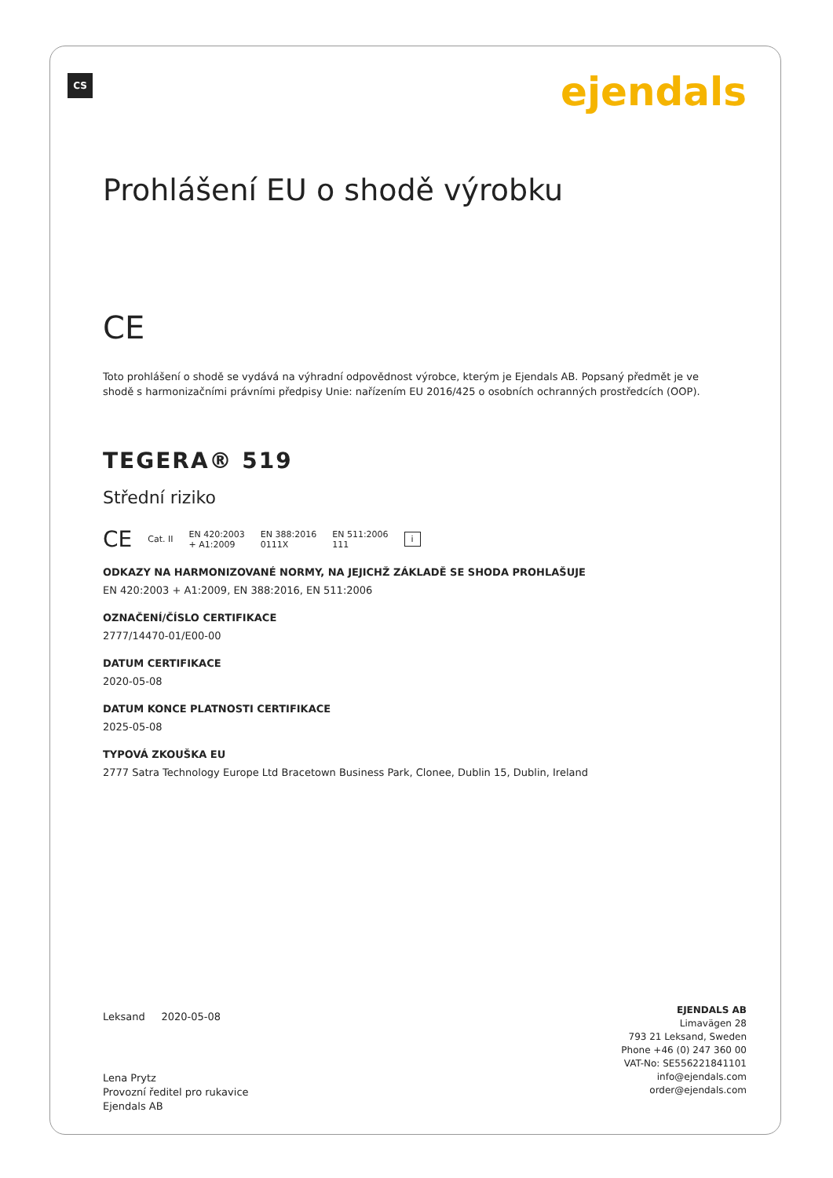CS ejendals
Prohlášení EU o shodě výrobku
CE
Toto prohlášení o shodě se vydává na výhradní odpovědnost výrobce, kterým je Ejendals AB. Popsaný předmět je ve shodě s harmonizačními právními předpisy Unie: nařízením EU 2016/425 o osobních ochranných prostředcích (OOP).
TEGERA® 519
Střední riziko
CE Cat. II EN 420:2003
+ A1:2009 EN 388:2016
0111X EN 511:2006
111 i
ODKAZY NA HARMONIZOVANÉ NORMY, NA JEJICHŽ ZÁKLADĚ SE SHODA PROHLAŠUJE
EN 420:2003 + A1:2009, EN 388:2016, EN 511:2006
OZNAČENÍ/ČÍSLO CERTIFIKACE
2777/14470-01/E00-00
DATUM CERTIFIKACE
2020-05-08
DATUM KONCE PLATNOSTI CERTIFIKACE
2025-05-08
TYPOVÁ ZKOUŠKA EU
2777 Satra Technology Europe Ltd Bracetown Business Park, Clonee, Dublin 15, Dublin, Ireland
Leksand 2020-05-08
Lena Prytz
Provozní ředitel pro rukavice
Ejendals AB
EJENDALS AB
Limavägen 28
793 21 Leksand, Sweden
Phone +46 (0) 247 360 00
VAT-No: SE556221841101
info@ejendals.com
order@ejendals.com